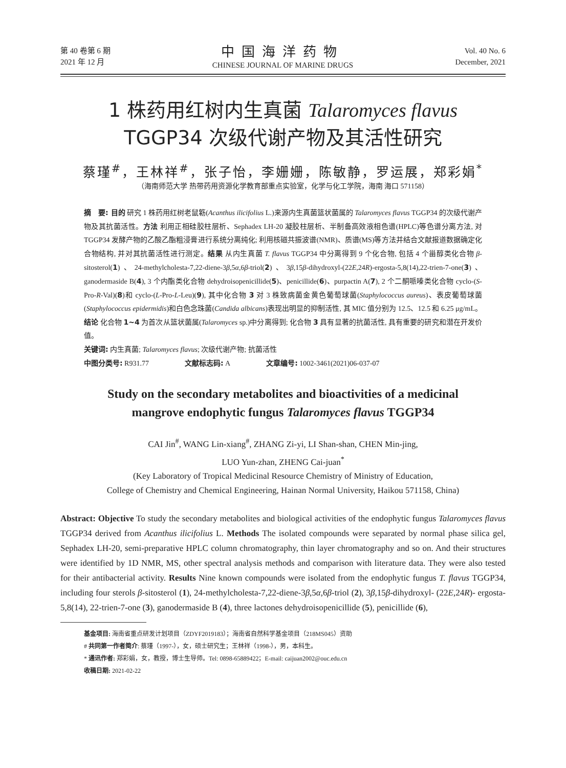第 40 卷第 6 期
2021 年 12 月
中国海洋药物
CHINESE JOURNAL OF MARINE DRUGS
Vol. 40 No. 6
December, 2021
1 株药用红树内生真菌 Talaromyces flavus
TGGP34 次级代谢产物及其活性研究
蔡瑾<sup>#</sup>，王林祥<sup>#</sup>，张子怡，李姗姗，陈敏静，罗运展，郑彩娟<sup>*</sup>
（海南师范大学 热带药用资源化学教育部重点实验室，化学与化工学院，海南 海口 571158）
摘　要: 目的 研究 1 株药用红树老鼠簕(Acanthus ilicifolius L.)来源内生真菌篮状菌属的 Talaromyces flavus TGGP34 的次级代谢产物及其抗菌活性。方法 利用正相硅胶柱层析、Sephadex LH-20 凝胶柱层析、半制备高效液相色谱(HPLC)等色谱分离方法, 对 TGGP34 发酵产物的乙酸乙酯粗浸膏进行系统分离纯化; 利用核磁共振波谱(NMR)、质谱(MS)等方法并结合文献报道数据确定化合物结构, 并对其抗菌活性进行测定。结果 从内生真菌 T. flavus TGGP34 中分离得到 9 个化合物, 包括 4 个甾醇类化合物 β-sitosterol(1)、24-methylcholesta-7,22-diene-3β,5α,6β-triol(2)、3β,15β-dihydroxyl-(22E,24R)-ergosta-5,8(14),22-trien-7-one(3)、ganodermaside B(4), 3 个内酯类化合物 dehydroisopenicillide(5)、penicillide(6)、purpactin A(7), 2 个二酮哌嗪类化合物 cyclo-(S-Pro-R-Val)(8)和 cyclo-(L-Pro-L-Leu)(9), 其中化合物 3 对 3 株致病菌金黄色葡萄球菌(Staphylococcus aureus)、表皮葡萄球菌(Staphylococcus epidermidis)和白色念珠菌(Candida albicans)表现出明显的抑制活性, 其 MIC 值分别为 12.5、12.5 和 6.25 μg/mL。结论 化合物 1~4 为首次从篮状菌属(Talaromyces sp.)中分离得到; 化合物 3 具有显著的抗菌活性, 具有重要的研究和潜在开发价值。
关键词: 内生真菌; Talaromyces flavus; 次级代谢产物; 抗菌活性
中图分类号: R931.77 文献标志码: A 文章编号: 1002-3461(2021)06-037-07
Study on the secondary metabolites and bioactivities of a medicinal
mangrove endophytic fungus Talaromyces flavus TGGP34
CAI Jin<sup>#</sup>, WANG Lin-xiang<sup>#</sup>, ZHANG Zi-yi, LI Shan-shan, CHEN Min-jing,
LUO Yun-zhan, ZHENG Cai-juan<sup>*</sup>
(Key Laboratory of Tropical Medicinal Resource Chemistry of Ministry of Education,
College of Chemistry and Chemical Engineering, Hainan Normal University, Haikou 571158, China)
Abstract: Objective To study the secondary metabolites and biological activities of the endophytic fungus Talaromyces flavus TGGP34 derived from Acanthus ilicifolius L. Methods The isolated compounds were separated by normal phase silica gel, Sephadex LH-20, semi-preparative HPLC column chromatography, thin layer chromatography and so on. And their structures were identified by 1D NMR, MS, other spectral analysis methods and comparison with literature data. They were also tested for their antibacterial activity. Results Nine known compounds were isolated from the endophytic fungus T. flavus TGGP34, including four sterols β-sitosterol (1), 24-methylcholesta-7,22-diene-3β,5α,6β-triol (2), 3β,15β-dihydroxyl- (22E,24R)- ergosta-5,8(14), 22-trien-7-one (3), ganodermaside B (4), three lactones dehydroisopenicillide (5), penicillide (6),
基金项目: 海南省重点研发计划项目（ZDYF2019183）；海南省自然科学基金项目（218MS045）资助
# 共同第一作者简介: 蔡瑾（1997-），女，硕士研究生；王林祥（1998-），男，本科生。
* 通讯作者: 郑彩娟，女，教授，博士生导师。Tel: 0898-65889422；E-mail: caijuan2002@ouc.edu.cn
收稿日期: 2021-02-22